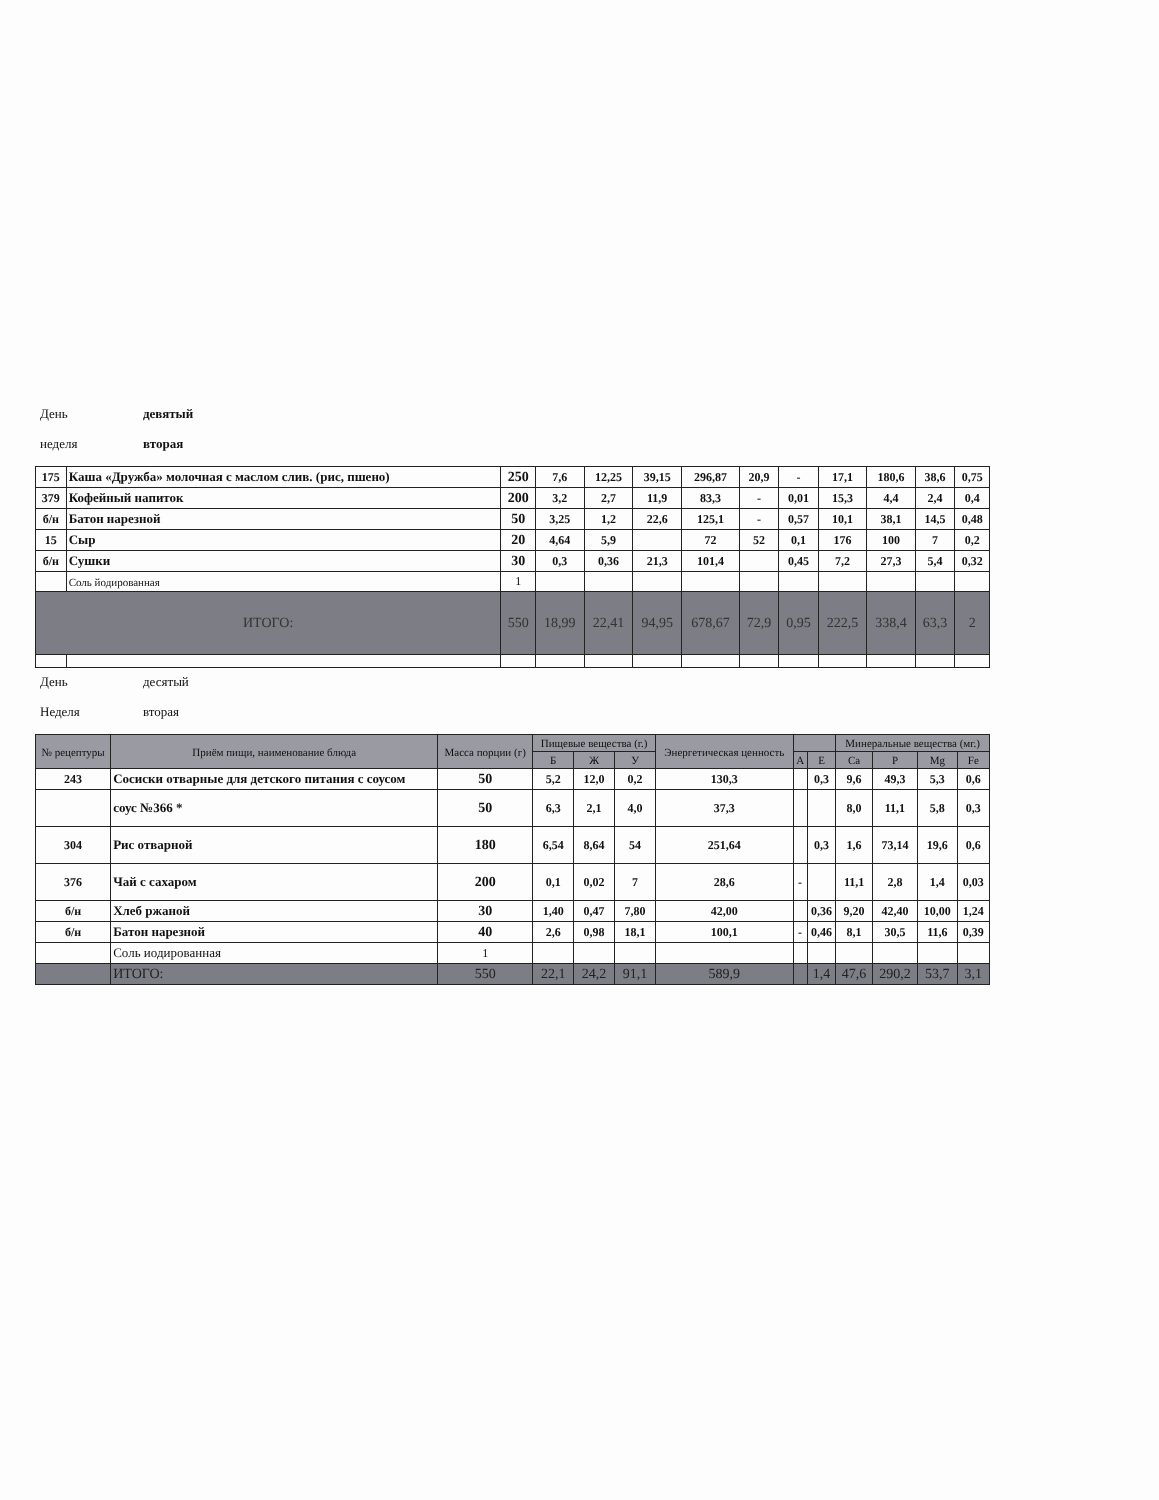День девятый
неделя вторая
| 175 | Каша «Дружба» молочная с маслом слив. (рис, пшено) | 250 | 7,6 | 12,25 | 39,15 | 296,87 | 20,9 | - | 17,1 | 180,6 | 38,6 | 0,75 |
| 379 | Кофейный напиток | 200 | 3,2 | 2,7 | 11,9 | 83,3 | - | 0,01 | 15,3 | 4,4 | 2,4 | 0,4 |
| б/н | Батон нарезной | 50 | 3,25 | 1,2 | 22,6 | 125,1 | - | 0,57 | 10,1 | 38,1 | 14,5 | 0,48 |
| 15 | Сыр | 20 | 4,64 | 5,9 | | 72 | 52 | 0,1 | 176 | 100 | 7 | 0,2 |
| б/н | Сушки | 30 | 0,3 | 0,36 | 21,3 | 101,4 | | 0,45 | 7,2 | 27,3 | 5,4 | 0,32 |
| | Соль йодированная | 1 | | | | | | | | | | |
| ИТОГО: | | 550 | 18,99 | 22,41 | 94,95 | 678,67 | 72,9 | 0,95 | 222,5 | 338,4 | 63,3 | 2 |
День десятый
Неделя вторая
| № рецептуры | Приём пищи, наименование блюда | Масса порции (г) | Пищевые вещества (г.) | | | Энергетическая ценность | | | Минеральные вещества (мг.) | | | |
| --- | --- | --- | --- | --- | --- | --- | --- | --- | --- | --- | --- | --- |
| | | | Б | Ж | У | | А | Е | Ca | P | Mg | Fe |
| 243 | Сосиски отварные для детского питания с соусом | 50 | 5,2 | 12,0 | 0,2 | 130,3 | | 0,3 | 9,6 | 49,3 | 5,3 | 0,6 |
| | соус №366 * | 50 | 6,3 | 2,1 | 4,0 | 37,3 | | | 8,0 | 11,1 | 5,8 | 0,3 |
| 304 | Рис отварной | 180 | 6,54 | 8,64 | 54 | 251,64 | | 0,3 | 1,6 | 73,14 | 19,6 | 0,6 |
| 376 | Чай с сахаром | 200 | 0,1 | 0,02 | 7 | 28,6 | - | | 11,1 | 2,8 | 1,4 | 0,03 |
| б/н | Хлеб ржаной | 30 | 1,40 | 0,47 | 7,80 | 42,00 | | 0,36 | 9,20 | 42,40 | 10,00 | 1,24 |
| б/н | Батон нарезной | 40 | 2,6 | 0,98 | 18,1 | 100,1 | - | 0,46 | 8,1 | 30,5 | 11,6 | 0,39 |
| | Соль иодированная | 1 | | | | | | | | | | |
| | ИТОГО: | 550 | 22,1 | 24,2 | 91,1 | 589,9 | | 1,4 | 47,6 | 290,2 | 53,7 | 3,1 |